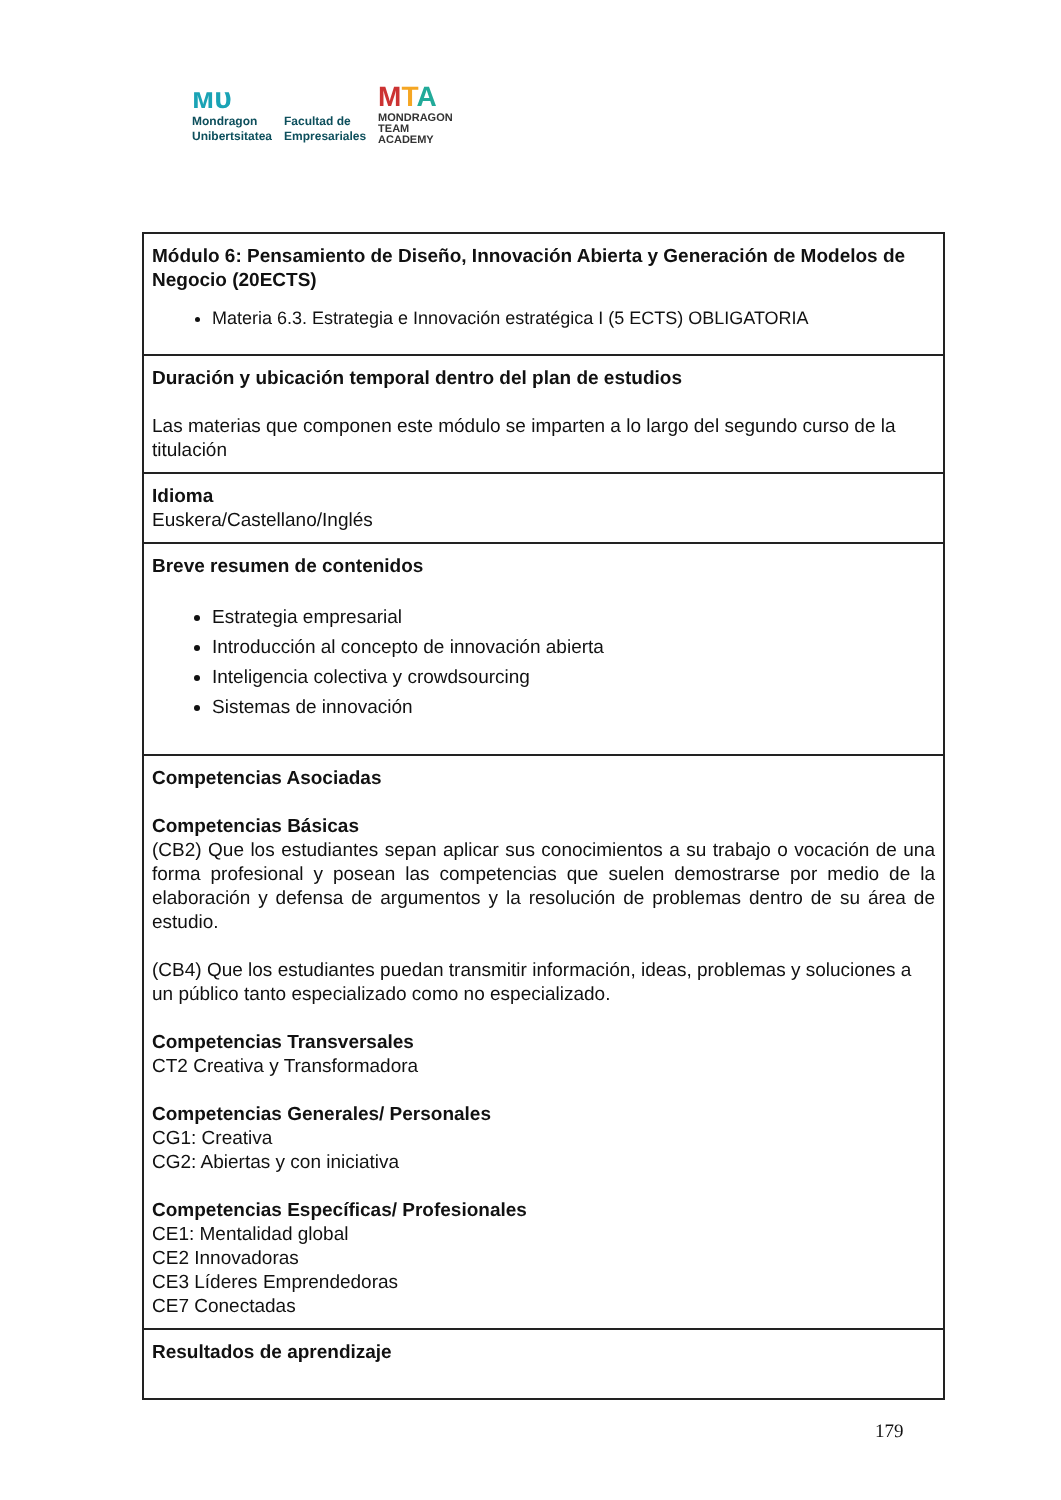ᴍᴜ
Mondragon
Unibertsitatea
Facultad de
Empresariales
MTA
MONDRAGON
TEAM
ACADEMY
| Módulo 6: Pensamiento de Diseño, Innovación Abierta y Generación de Modelos de Negocio (20ECTS) Materia 6.3. Estrategia e Innovación estratégica I (5 ECTS) OBLIGATORIA |
| Duración y ubicación temporal dentro del plan de estudios Las materias que componen este módulo se imparten a lo largo del segundo curso de la titulación |
| Idioma Euskera/Castellano/Inglés |
| Breve resumen de contenidos Estrategia empresarial Introducción al concepto de innovación abierta Inteligencia colectiva y crowdsourcing Sistemas de innovación |
| Competencias Asociadas Competencias Básicas (CB2) Que los estudiantes sepan aplicar sus conocimientos a su trabajo o vocación de una forma profesional y posean las competencias que suelen demostrarse por medio de la elaboración y defensa de argumentos y la resolución de problemas dentro de su área de estudio. (CB4) Que los estudiantes puedan transmitir información, ideas, problemas y soluciones a un público tanto especializado como no especializado. Competencias Transversales CT2 Creativa y Transformadora Competencias Generales/ Personales CG1: Creativa CG2: Abiertas y con iniciativa Competencias Específicas/ Profesionales CE1: Mentalidad global CE2 Innovadoras CE3 Líderes Emprendedoras CE7 Conectadas |
| Resultados de aprendizaje |
179